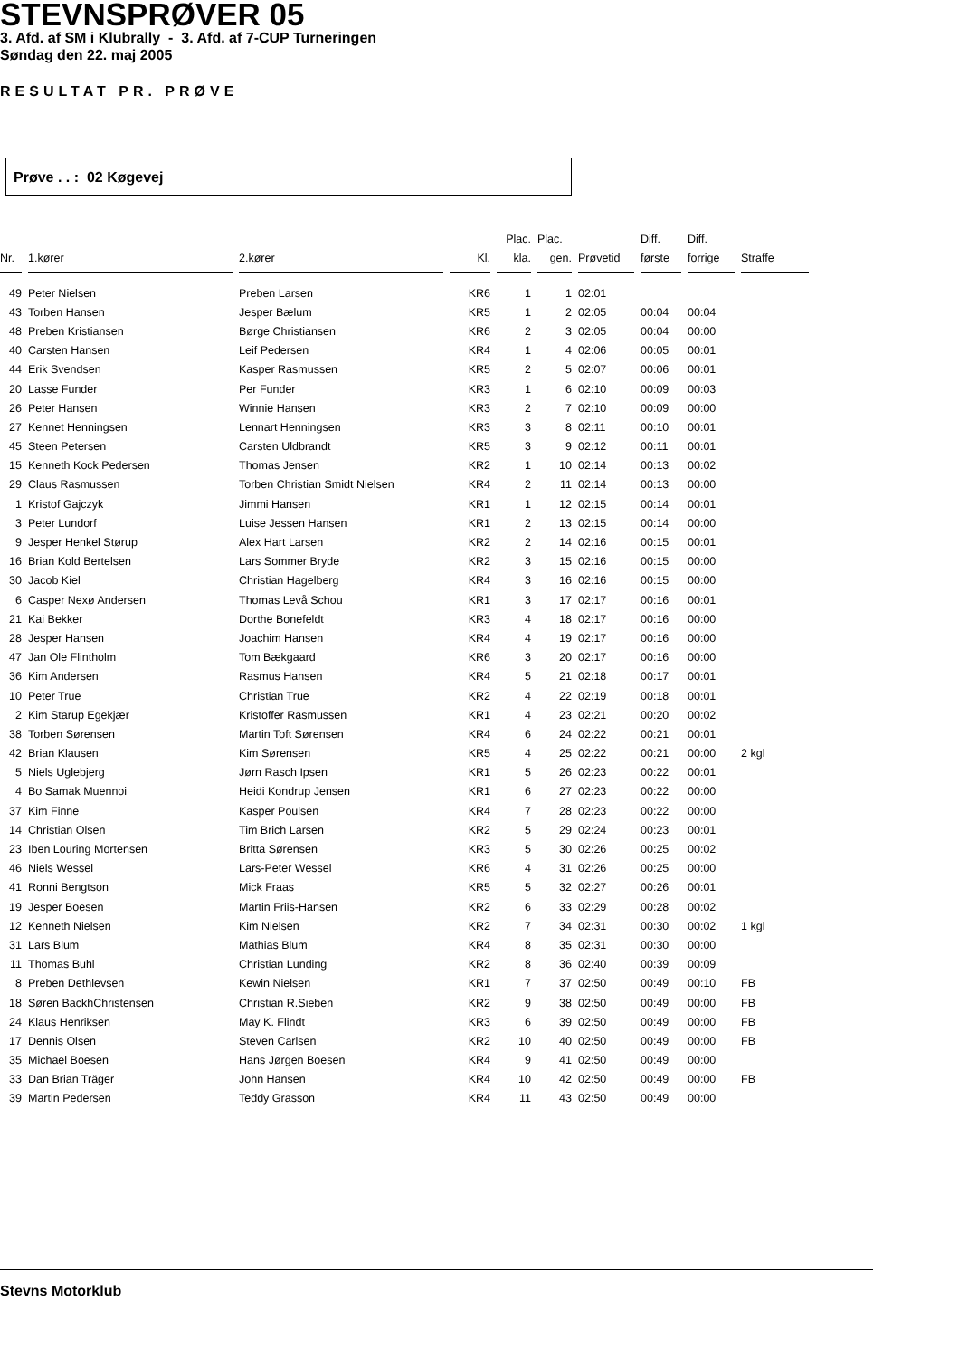STEVNSPRØVER 05
3. Afd. af SM i Klubrally - 3. Afd. af 7-CUP Turneringen
Søndag den 22. maj 2005
RESULTAT PR. PRØVE
Prøve . . : 02 Køgevej
| | | | | Plac. | Plac. | | Diff. | Diff. | |
| --- | --- | --- | --- | --- | --- | --- | --- | --- | --- |
| Nr. | 1.kører | 2.kører | Kl. | kla. | gen. | Prøvetid | første | forrige | Straffe |
| 49 | Peter Nielsen | Preben Larsen | KR6 | 1 | 1 | 02:01 | | | |
| 43 | Torben Hansen | Jesper Bælum | KR5 | 1 | 2 | 02:05 | 00:04 | 00:04 | |
| 48 | Preben Kristiansen | Børge Christiansen | KR6 | 2 | 3 | 02:05 | 00:04 | 00:00 | |
| 40 | Carsten Hansen | Leif Pedersen | KR4 | 1 | 4 | 02:06 | 00:05 | 00:01 | |
| 44 | Erik Svendsen | Kasper Rasmussen | KR5 | 2 | 5 | 02:07 | 00:06 | 00:01 | |
| 20 | Lasse Funder | Per Funder | KR3 | 1 | 6 | 02:10 | 00:09 | 00:03 | |
| 26 | Peter Hansen | Winnie Hansen | KR3 | 2 | 7 | 02:10 | 00:09 | 00:00 | |
| 27 | Kennet Henningsen | Lennart Henningsen | KR3 | 3 | 8 | 02:11 | 00:10 | 00:01 | |
| 45 | Steen Petersen | Carsten Uldbrandt | KR5 | 3 | 9 | 02:12 | 00:11 | 00:01 | |
| 15 | Kenneth Kock Pedersen | Thomas Jensen | KR2 | 1 | 10 | 02:14 | 00:13 | 00:02 | |
| 29 | Claus Rasmussen | Torben Christian Smidt Nielsen | KR4 | 2 | 11 | 02:14 | 00:13 | 00:00 | |
| 1 | Kristof Gajczyk | Jimmi Hansen | KR1 | 1 | 12 | 02:15 | 00:14 | 00:01 | |
| 3 | Peter Lundorf | Luise Jessen Hansen | KR1 | 2 | 13 | 02:15 | 00:14 | 00:00 | |
| 9 | Jesper Henkel Størup | Alex Hart Larsen | KR2 | 2 | 14 | 02:16 | 00:15 | 00:01 | |
| 16 | Brian Kold Bertelsen | Lars Sommer Bryde | KR2 | 3 | 15 | 02:16 | 00:15 | 00:00 | |
| 30 | Jacob Kiel | Christian Hagelberg | KR4 | 3 | 16 | 02:16 | 00:15 | 00:00 | |
| 6 | Casper Nexø Andersen | Thomas Levå Schou | KR1 | 3 | 17 | 02:17 | 00:16 | 00:01 | |
| 21 | Kai Bekker | Dorthe Bonefeldt | KR3 | 4 | 18 | 02:17 | 00:16 | 00:00 | |
| 28 | Jesper Hansen | Joachim Hansen | KR4 | 4 | 19 | 02:17 | 00:16 | 00:00 | |
| 47 | Jan Ole Flintholm | Tom Bækgaard | KR6 | 3 | 20 | 02:17 | 00:16 | 00:00 | |
| 36 | Kim Andersen | Rasmus Hansen | KR4 | 5 | 21 | 02:18 | 00:17 | 00:01 | |
| 10 | Peter True | Christian True | KR2 | 4 | 22 | 02:19 | 00:18 | 00:01 | |
| 2 | Kim Starup Egekjær | Kristoffer Rasmussen | KR1 | 4 | 23 | 02:21 | 00:20 | 00:02 | |
| 38 | Torben Sørensen | Martin Toft Sørensen | KR4 | 6 | 24 | 02:22 | 00:21 | 00:01 | |
| 42 | Brian Klausen | Kim Sørensen | KR5 | 4 | 25 | 02:22 | 00:21 | 00:00 | 2 kgl |
| 5 | Niels Uglebjerg | Jørn Rasch Ipsen | KR1 | 5 | 26 | 02:23 | 00:22 | 00:01 | |
| 4 | Bo Samak Muennoi | Heidi Kondrup Jensen | KR1 | 6 | 27 | 02:23 | 00:22 | 00:00 | |
| 37 | Kim Finne | Kasper Poulsen | KR4 | 7 | 28 | 02:23 | 00:22 | 00:00 | |
| 14 | Christian Olsen | Tim Brich Larsen | KR2 | 5 | 29 | 02:24 | 00:23 | 00:01 | |
| 23 | Iben Louring Mortensen | Britta Sørensen | KR3 | 5 | 30 | 02:26 | 00:25 | 00:02 | |
| 46 | Niels Wessel | Lars-Peter Wessel | KR6 | 4 | 31 | 02:26 | 00:25 | 00:00 | |
| 41 | Ronni Bengtson | Mick Fraas | KR5 | 5 | 32 | 02:27 | 00:26 | 00:01 | |
| 19 | Jesper Boesen | Martin Friis-Hansen | KR2 | 6 | 33 | 02:29 | 00:28 | 00:02 | |
| 12 | Kenneth Nielsen | Kim Nielsen | KR2 | 7 | 34 | 02:31 | 00:30 | 00:02 | 1 kgl |
| 31 | Lars Blum | Mathias Blum | KR4 | 8 | 35 | 02:31 | 00:30 | 00:00 | |
| 11 | Thomas Buhl | Christian Lunding | KR2 | 8 | 36 | 02:40 | 00:39 | 00:09 | |
| 8 | Preben Dethlevsen | Kewin Nielsen | KR1 | 7 | 37 | 02:50 | 00:49 | 00:10 | FB |
| 18 | Søren BackhChristensen | Christian R.Sieben | KR2 | 9 | 38 | 02:50 | 00:49 | 00:00 | FB |
| 24 | Klaus Henriksen | May K. Flindt | KR3 | 6 | 39 | 02:50 | 00:49 | 00:00 | FB |
| 17 | Dennis Olsen | Steven Carlsen | KR2 | 10 | 40 | 02:50 | 00:49 | 00:00 | FB |
| 35 | Michael Boesen | Hans Jørgen Boesen | KR4 | 9 | 41 | 02:50 | 00:49 | 00:00 | |
| 33 | Dan Brian Träger | John Hansen | KR4 | 10 | 42 | 02:50 | 00:49 | 00:00 | FB |
| 39 | Martin Pedersen | Teddy Grasson | KR4 | 11 | 43 | 02:50 | 00:49 | 00:00 | |
Stevns Motorklub